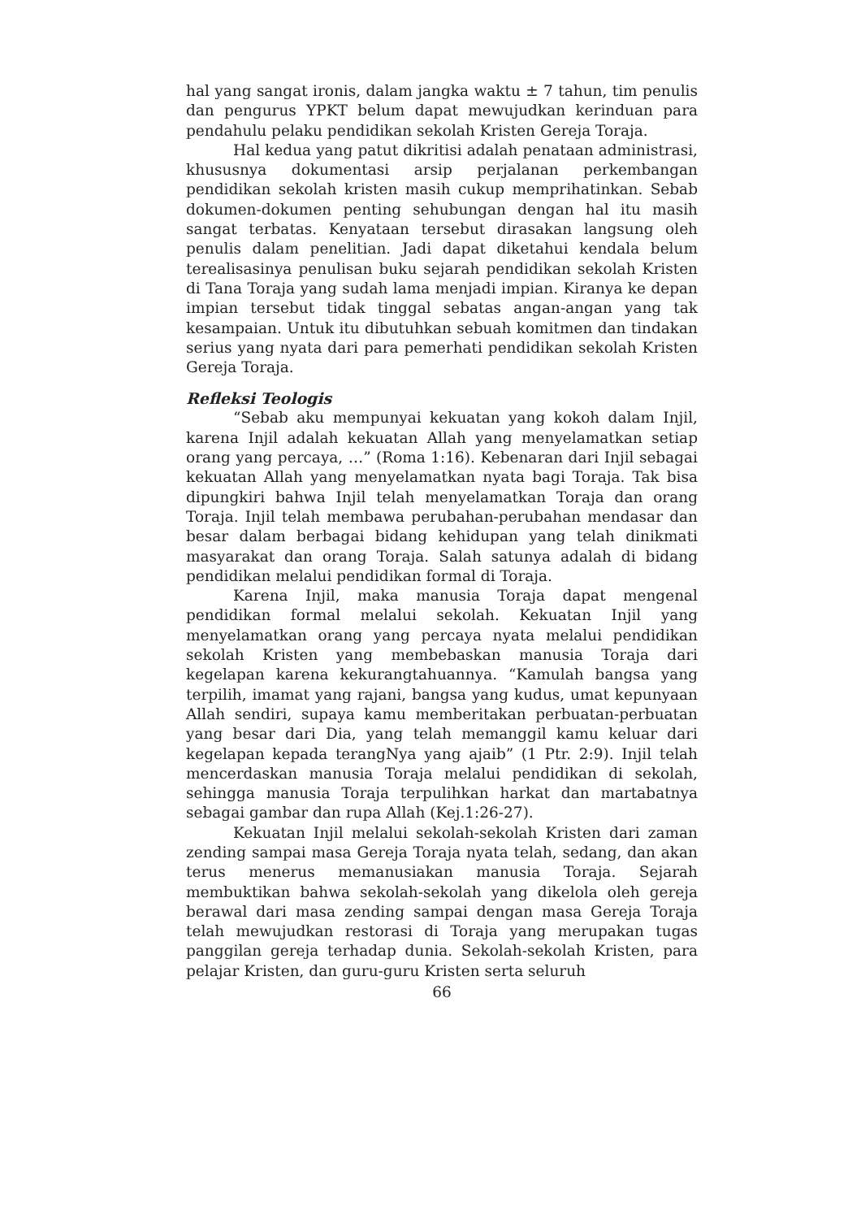hal yang sangat ironis, dalam jangka waktu ± 7 tahun, tim penulis dan pengurus YPKT belum dapat mewujudkan kerinduan para pendahulu pelaku pendidikan sekolah Kristen Gereja Toraja.
Hal kedua yang patut dikritisi adalah penataan administrasi, khususnya dokumentasi arsip perjalanan perkembangan pendidikan sekolah kristen masih cukup memprihatinkan. Sebab dokumen-dokumen penting sehubungan dengan hal itu masih sangat terbatas. Kenyataan tersebut dirasakan langsung oleh penulis dalam penelitian. Jadi dapat diketahui kendala belum terealisasinya penulisan buku sejarah pendidikan sekolah Kristen di Tana Toraja yang sudah lama menjadi impian. Kiranya ke depan impian tersebut tidak tinggal sebatas angan-angan yang tak kesampaian. Untuk itu dibutuhkan sebuah komitmen dan tindakan serius yang nyata dari para pemerhati pendidikan sekolah Kristen Gereja Toraja.
Refleksi Teologis
“Sebab aku mempunyai kekuatan yang kokoh dalam Injil, karena Injil adalah kekuatan Allah yang menyelamatkan setiap orang yang percaya, …” (Roma 1:16). Kebenaran dari Injil sebagai kekuatan Allah yang menyelamatkan nyata bagi Toraja. Tak bisa dipungkiri bahwa Injil telah menyelamatkan Toraja dan orang Toraja. Injil telah membawa perubahan-perubahan mendasar dan besar dalam berbagai bidang kehidupan yang telah dinikmati masyarakat dan orang Toraja. Salah satunya adalah di bidang pendidikan melalui pendidikan formal di Toraja.
Karena Injil, maka manusia Toraja dapat mengenal pendidikan formal melalui sekolah. Kekuatan Injil yang menyelamatkan orang yang percaya nyata melalui pendidikan sekolah Kristen yang membebaskan manusia Toraja dari kegelapan karena kekurangtahuannya. “Kamulah bangsa yang terpilih, imamat yang rajani, bangsa yang kudus, umat kepunyaan Allah sendiri, supaya kamu memberitakan perbuatan-perbuatan yang besar dari Dia, yang telah memanggil kamu keluar dari kegelapan kepada terangNya yang ajaib” (1 Ptr. 2:9). Injil telah mencerdaskan manusia Toraja melalui pendidikan di sekolah, sehingga manusia Toraja terpulihkan harkat dan martabatnya sebagai gambar dan rupa Allah (Kej.1:26-27).
Kekuatan Injil melalui sekolah-sekolah Kristen dari zaman zending sampai masa Gereja Toraja nyata telah, sedang, dan akan terus menerus memanusiakan manusia Toraja. Sejarah membuktikan bahwa sekolah-sekolah yang dikelola oleh gereja berawal dari masa zending sampai dengan masa Gereja Toraja telah mewujudkan restorasi di Toraja yang merupakan tugas panggilan gereja terhadap dunia. Sekolah-sekolah Kristen, para pelajar Kristen, dan guru-guru Kristen serta seluruh
66